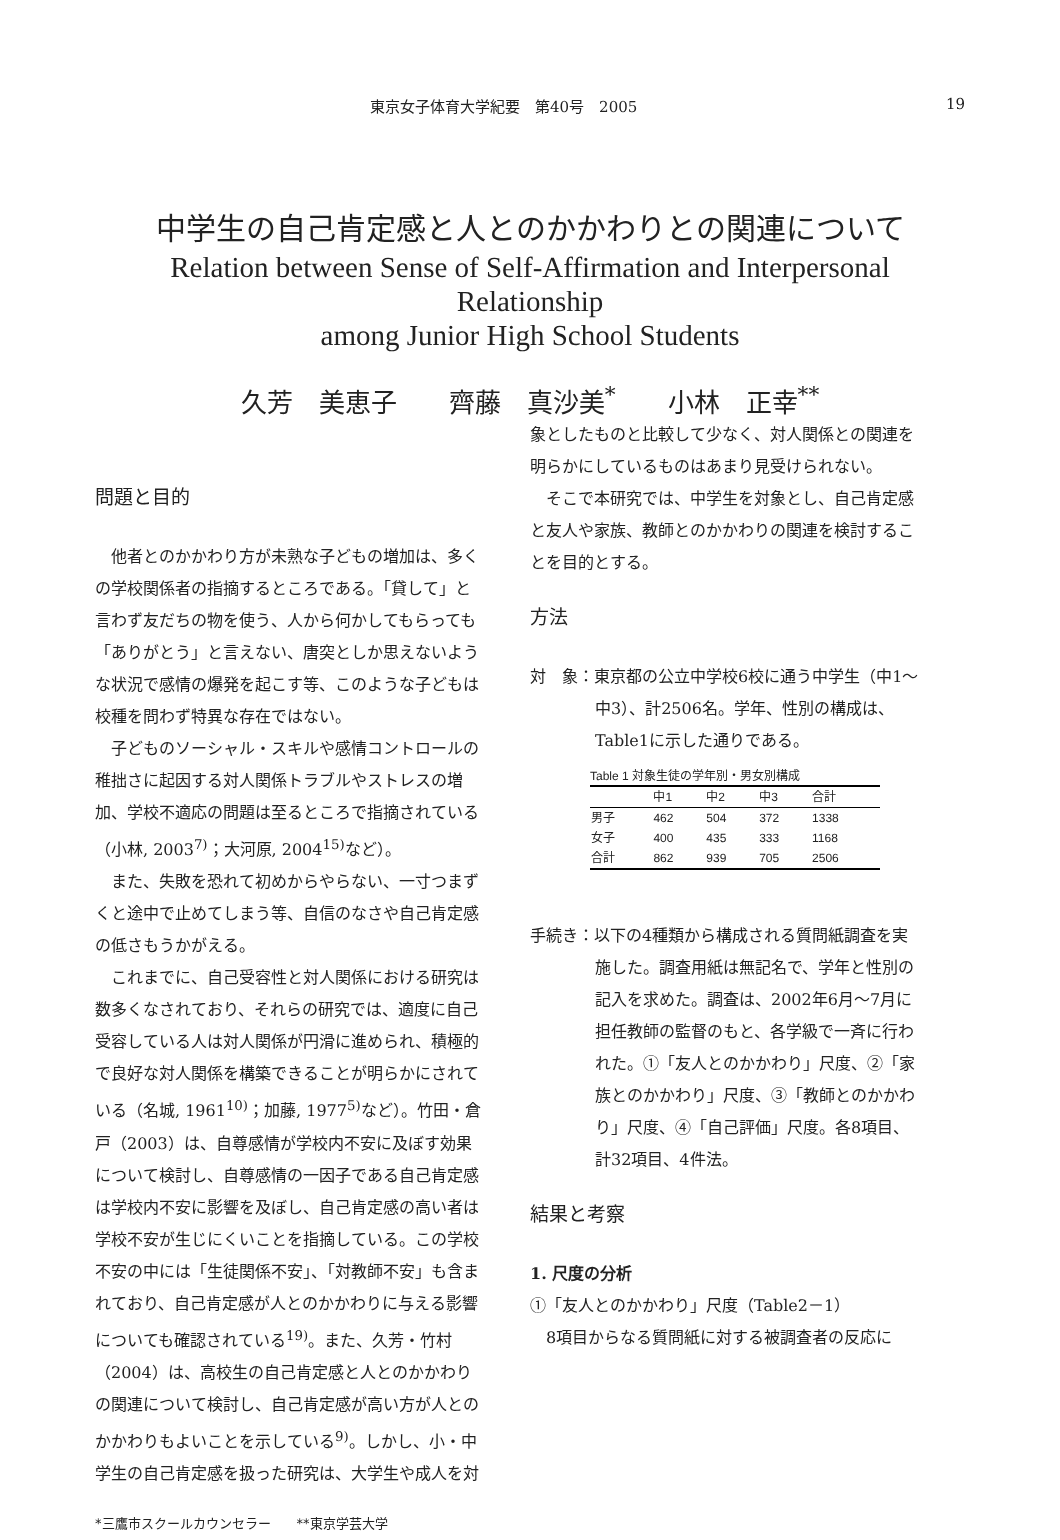東京女子体育大学紀要　第40号　2005 19
中学生の自己肯定感と人とのかかわりとの関連について
Relation between Sense of Self-Affirmation and Interpersonal Relationship
among Junior High School Students
久芳　美恵子　　齊藤　真沙美<sup>*</sup>　　小林　正幸<sup>**</sup>
問題と目的
他者とのかかわり方が未熟な子どもの増加は、多くの学校関係者の指摘するところである。「貸して」と言わず友だちの物を使う、人から何かしてもらっても「ありがとう」と言えない、唐突としか思えないような状況で感情の爆発を起こす等、このような子どもは校種を問わず特異な存在ではない。
子どものソーシャル・スキルや感情コントロールの稚拙さに起因する対人関係トラブルやストレスの増加、学校不適応の問題は至るところで指摘されている（小林, 2003<sup>7)</sup>；大河原, 2004<sup>15)</sup>など）。
また、失敗を恐れて初めからやらない、一寸つまずくと途中で止めてしまう等、自信のなさや自己肯定感の低さもうかがえる。
これまでに、自己受容性と対人関係における研究は数多くなされており、それらの研究では、適度に自己受容している人は対人関係が円滑に進められ、積極的で良好な対人関係を構築できることが明らかにされている（名城, 1961<sup>10)</sup>；加藤, 1977<sup>5)</sup>など）。竹田・倉戸（2003）は、自尊感情が学校内不安に及ぼす効果について検討し、自尊感情の一因子である自己肯定感は学校内不安に影響を及ぼし、自己肯定感の高い者は学校不安が生じにくいことを指摘している。この学校不安の中には「生徒関係不安」、「対教師不安」も含まれており、自己肯定感が人とのかかわりに与える影響についても確認されている<sup>19)</sup>。また、久芳・竹村（2004）は、高校生の自己肯定感と人とのかかわりの関連について検討し、自己肯定感が高い方が人とのかかわりもよいことを示している<sup>9)</sup>。しかし、小・中学生の自己肯定感を扱った研究は、大学生や成人を対
*三鷹市スクールカウンセラー　　**東京学芸大学
象としたものと比較して少なく、対人関係との関連を明らかにしているものはあまり見受けられない。
そこで本研究では、中学生を対象とし、自己肯定感と友人や家族、教師とのかかわりの関連を検討することを目的とする。
方法
対　象：東京都の公立中学校6校に通う中学生（中1～中3）、計2506名。学年、性別の構成は、Table1に示した通りである。
Table 1 対象生徒の学年別・男女別構成
| | 中1 | 中2 | 中3 | 合計 |
| --- | --- | --- | --- | --- |
| 男子 | 462 | 504 | 372 | 1338 |
| 女子 | 400 | 435 | 333 | 1168 |
| 合計 | 862 | 939 | 705 | 2506 |
手続き：以下の4種類から構成される質問紙調査を実施した。調査用紙は無記名で、学年と性別の記入を求めた。調査は、2002年6月～7月に担任教師の監督のもと、各学級で一斉に行われた。①「友人とのかかわり」尺度、②「家族とのかかわり」尺度、③「教師とのかかわり」尺度、④「自己評価」尺度。各8項目、計32項目、4件法。
結果と考察
1. 尺度の分析
①「友人とのかかわり」尺度（Table2－1）
8項目からなる質問紙に対する被調査者の反応に